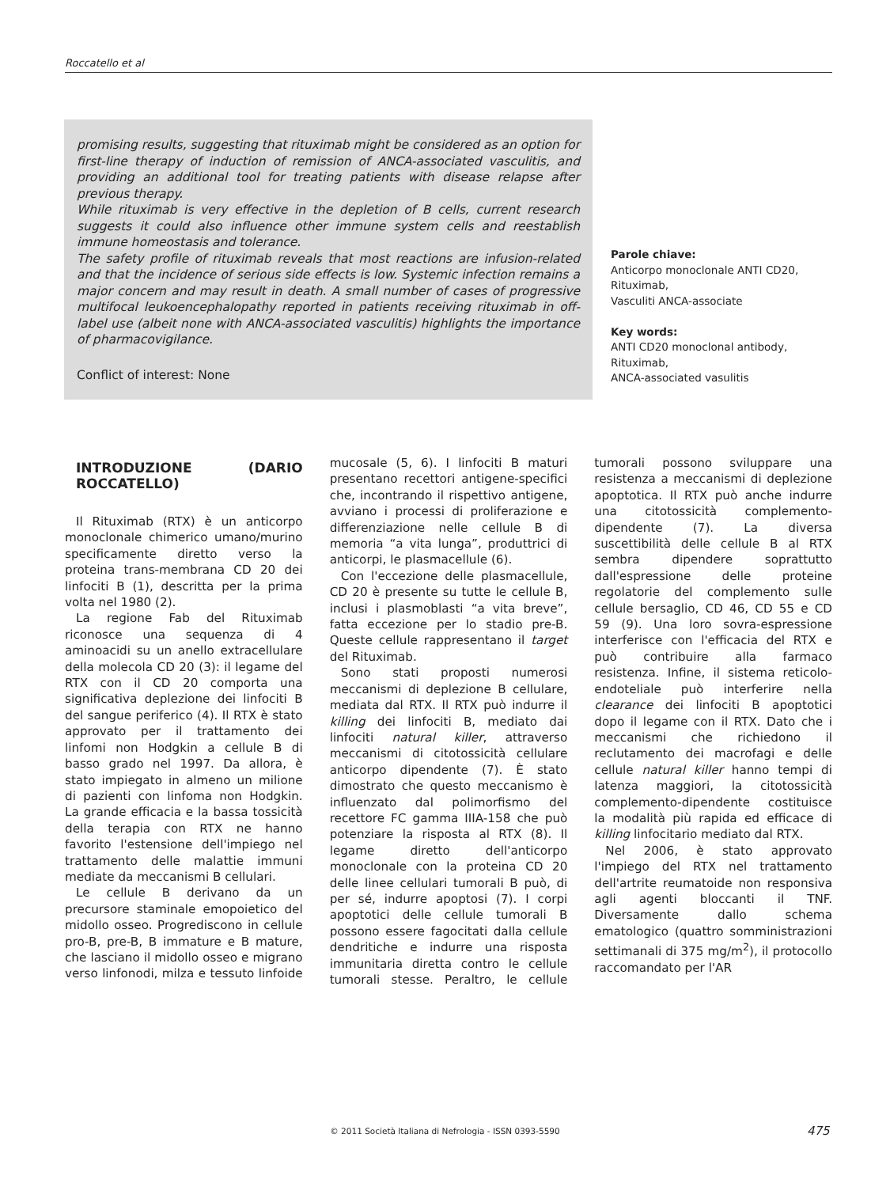Roccatello et al
promising results, suggesting that rituximab might be considered as an option for first-line therapy of induction of remission of ANCA-associated vasculitis, and providing an additional tool for treating patients with disease relapse after previous therapy.
While rituximab is very effective in the depletion of B cells, current research suggests it could also influence other immune system cells and reestablish immune homeostasis and tolerance.
The safety profile of rituximab reveals that most reactions are infusion-related and that the incidence of serious side effects is low. Systemic infection remains a major concern and may result in death. A small number of cases of progressive multifocal leukoencephalopathy reported in patients receiving rituximab in off-label use (albeit none with ANCA-associated vasculitis) highlights the importance of pharmacovigilance.
Conflict of interest: None
Parole chiave:
Anticorpo monoclonale ANTI CD20,
Rituximab,
Vasculiti ANCA-associate
Key words:
ANTI CD20 monoclonal antibody,
Rituximab,
ANCA-associated vasulitis
INTRODUZIONE (DARIO ROCCATELLO)
Il Rituximab (RTX) è un anticorpo monoclonale chimerico umano/murino specificamente diretto verso la proteina trans-membrana CD 20 dei linfociti B (1), descritta per la prima volta nel 1980 (2).
La regione Fab del Rituximab riconosce una sequenza di 4 aminoacidi su un anello extracellulare della molecola CD 20 (3): il legame del RTX con il CD 20 comporta una significativa deplezione dei linfociti B del sangue periferico (4). Il RTX è stato approvato per il trattamento dei linfomi non Hodgkin a cellule B di basso grado nel 1997. Da allora, è stato impiegato in almeno un milione di pazienti con linfoma non Hodgkin. La grande efficacia e la bassa tossicità della terapia con RTX ne hanno favorito l'estensione dell'impiego nel trattamento delle malattie immuni mediate da meccanismi B cellulari.
Le cellule B derivano da un precursore staminale emopoietico del midollo osseo. Progrediscono in cellule pro-B, pre-B, B immature e B mature, che lasciano il midollo osseo e migrano verso linfonodi, milza e tessuto linfoide mucosale (5, 6). I linfociti B maturi presentano recettori antigene-specifici che, incontrando il rispettivo antigene, avviano i processi di proliferazione e differenziazione nelle cellule B di memoria “a vita lunga”, produttrici di anticorpi, le plasmacellule (6).
Con l'eccezione delle plasmacellule, CD 20 è presente su tutte le cellule B, inclusi i plasmoblasti “a vita breve”, fatta eccezione per lo stadio pre-B. Queste cellule rappresentano il target del Rituximab.
Sono stati proposti numerosi meccanismi di deplezione B cellulare, mediata dal RTX. Il RTX può indurre il killing dei linfociti B, mediato dai linfociti natural killer, attraverso meccanismi di citotossicità cellulare anticorpo dipendente (7). È stato dimostrato che questo meccanismo è influenzato dal polimorfismo del recettore FC gamma IIIA-158 che può potenziare la risposta al RTX (8). Il legame diretto dell'anticorpo monoclonale con la proteina CD 20 delle linee cellulari tumorali B può, di per sé, indurre apoptosi (7). I corpi apoptotici delle cellule tumorali B possono essere fagocitati dalla cellule dendritiche e indurre una risposta immunitaria diretta contro le cellule tumorali stesse. Peraltro, le cellule tumorali possono sviluppare una resistenza a meccanismi di deplezione apoptotica. Il RTX può anche indurre una citotossicità complemento-dipendente (7). La diversa suscettibilità delle cellule B al RTX sembra dipendere soprattutto dall'espressione delle proteine regolatorie del complemento sulle cellule bersaglio, CD 46, CD 55 e CD 59 (9). Una loro sovra-espressione interferisce con l'efficacia del RTX e può contribuire alla farmaco resistenza. Infine, il sistema reticolo-endoteliale può interferire nella clearance dei linfociti B apoptotici dopo il legame con il RTX. Dato che i meccanismi che richiedono il reclutamento dei macrofagi e delle cellule natural killer hanno tempi di latenza maggiori, la citotossicità complemento-dipendente costituisce la modalità più rapida ed efficace di killing linfocitario mediato dal RTX.
Nel 2006, è stato approvato l'impiego del RTX nel trattamento dell'artrite reumatoide non responsiva agli agenti bloccanti il TNF. Diversamente dallo schema ematologico (quattro somministrazioni settimanali di 375 mg/m<sup>2</sup>), il protocollo raccomandato per l'AR
© 2011 Società Italiana di Nefrologia - ISSN 0393-5590 475